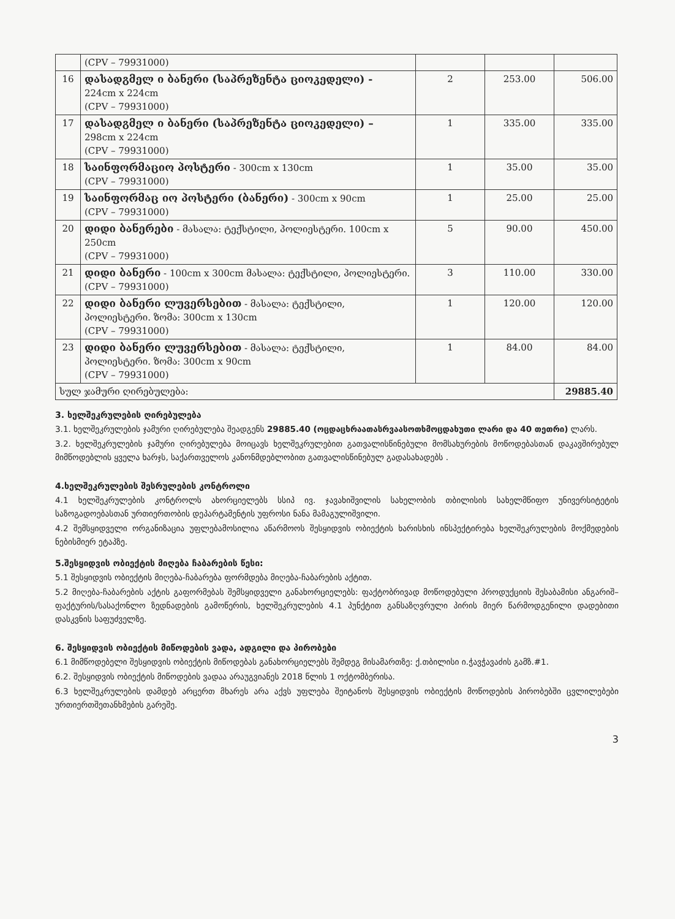| | (CPV – 79931000) | | | |
| 16 | დასადგმელ ი ბანერი (საპრეზენტა ციოკედელი) - 224cm x 224cm (CPV – 79931000) | 2 | 253.00 | 506.00 |
| 17 | დასადგმელ ი ბანერი (საპრეზენტა ციოკედელი) – 298cm x 224cm (CPV – 79931000) | 1 | 335.00 | 335.00 |
| 18 | საინფორმაციო პოსტერი - 300cm x 130cm (CPV – 79931000) | 1 | 35.00 | 35.00 |
| 19 | საინფორმაც იო პოსტერი (ბანერი) - 300cm x 90cm (CPV – 79931000) | 1 | 25.00 | 25.00 |
| 20 | დიდი ბანერები - მასალა: ტექსტილი, პოლიესტერი. 100cm x 250cm (CPV – 79931000) | 5 | 90.00 | 450.00 |
| 21 | დიდი ბანერი - 100cm x 300cm მასალა: ტექსტილი, პოლიესტერი. (CPV – 79931000) | 3 | 110.00 | 330.00 |
| 22 | დიდი ბანერი ლუვერსებით - მასალა: ტექსტილი, პოლიესტერი. ზომა: 300cm x 130cm (CPV – 79931000) | 1 | 120.00 | 120.00 |
| 23 | დიდი ბანერი ლუვერსებით - მასალა: ტექსტილი, პოლიესტერი. ზომა: 300cm x 90cm (CPV – 79931000) | 1 | 84.00 | 84.00 |
| სულ ჯამური ღირებულება: | | | | 29885.40 |
3. ხელშეკრულების ღირებულება
3.1. ხელშეკრულების ჯამური ღირებულება შეადგენს 29885.40 (ოცდაცხრაათასრვაასოთხმოცდახუთი ლარი და 40 თეთრი) ლარს.
3.2. ხელშეკრულების ჯამური ღირებულება მოიცავს ხელშეკრულებით გათვალისწინებული მომსახურების მოწოდებასთან დაკავშირებულ მიმწოდებლის ყველა ხარჯს, საქართველოს კანონმდებლობით გათვალისწინებულ გადასახადებს .
4.ხელშეკრულების შესრულების კონტროლი
4.1 ხელშეკრულების კონტროლს ახორციელებს სსიპ ივ. ჯავახიშვილის სახელობის თბილისის სახელმწიფო უნივერსიტეტის საზოგადოებასთან ურთიერთობის დეპარტამენტის უფროსი ნანა მამაგულიშვილი.
4.2 შემსყიდველი ორგანიზაცია უფლებამოსილია აწარმოოს შესყიდვის ობიექტის ხარისხის ინსპექტირება ხელშეკრულების მოქმედების ნებისმიერ ეტაპზე.
5.შესყიდვის ობიექტის მიღება ჩაბარების წესი:
5.1 შესყიდვის ობიექტის მიღება-ჩაბარება ფორმდება მიღება-ჩაბარების აქტით.
5.2 მიღება-ჩაბარების აქტის გაფორმებას შემსყიდველი განახორციელებს: ფაქტობრივად მოწოდებული პროდუქციის შესაბამისი ანგარიშ–ფაქტურის/სასაქონლო ზედნადების გამოწერის, ხელშეკრულების 4.1 პუნქტით განსაზღვრული პირის მიერ წარმოდგენილი დადებითი დასკვნის საფუძველზე.
6. შესყიდვის ობიექტის მიწოდების ვადა, ადგილი და პირობები
6.1 მიმწოდებელი შესყიდვის ობიექტის მიწოდებას განახორციელებს შემდეგ მისამართზე: ქ.თბილისი ი.ჭავჭავაძის გამზ.#1.
6.2. შესყიდვის ობიექტის მიწოდების ვადაა არაუგვიანეს 2018 წლის 1 ოქტომბერისა.
6.3 ხელშეკრულების დამდებ არცერთ მხარეს არა აქვს უფლება შეიტანოს შესყიდვის ობიექტის მოწოდების პირობებში ცვლილებები ურთიერთშეთანხმების გარეშე.
3